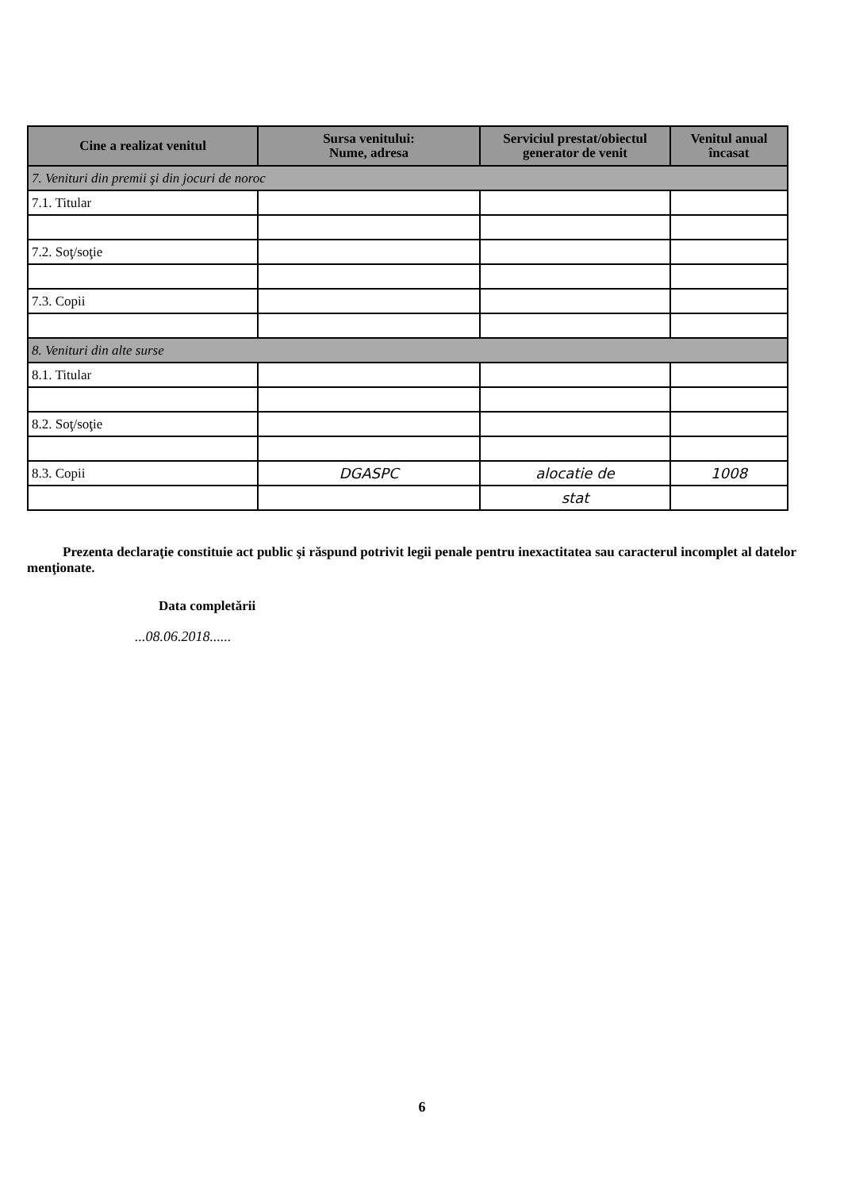| Cine a realizat venitul | Sursa venitului: Nume, adresa | Serviciul prestat/obiectul generator de venit | Venitul anual încasat |
| --- | --- | --- | --- |
| 7. Venituri din premii şi din jocuri de noroc | | | |
| 7.1. Titular | | | |
| 7.2. Soţ/soţie | | | |
| 7.3. Copii | | | |
| 8. Venituri din alte surse | | | |
| 8.1. Titular | | | |
| 8.2. Soţ/soţie | | | |
| 8.3. Copii | DGASPC | alocatie de | 1008 |
| | | stat | |
Prezenta declaraţie constituie act public şi răspund potrivit legii penale pentru inexactitatea sau caracterul incomplet al datelor menţionate.
Data completării
...08.06.2018......
6